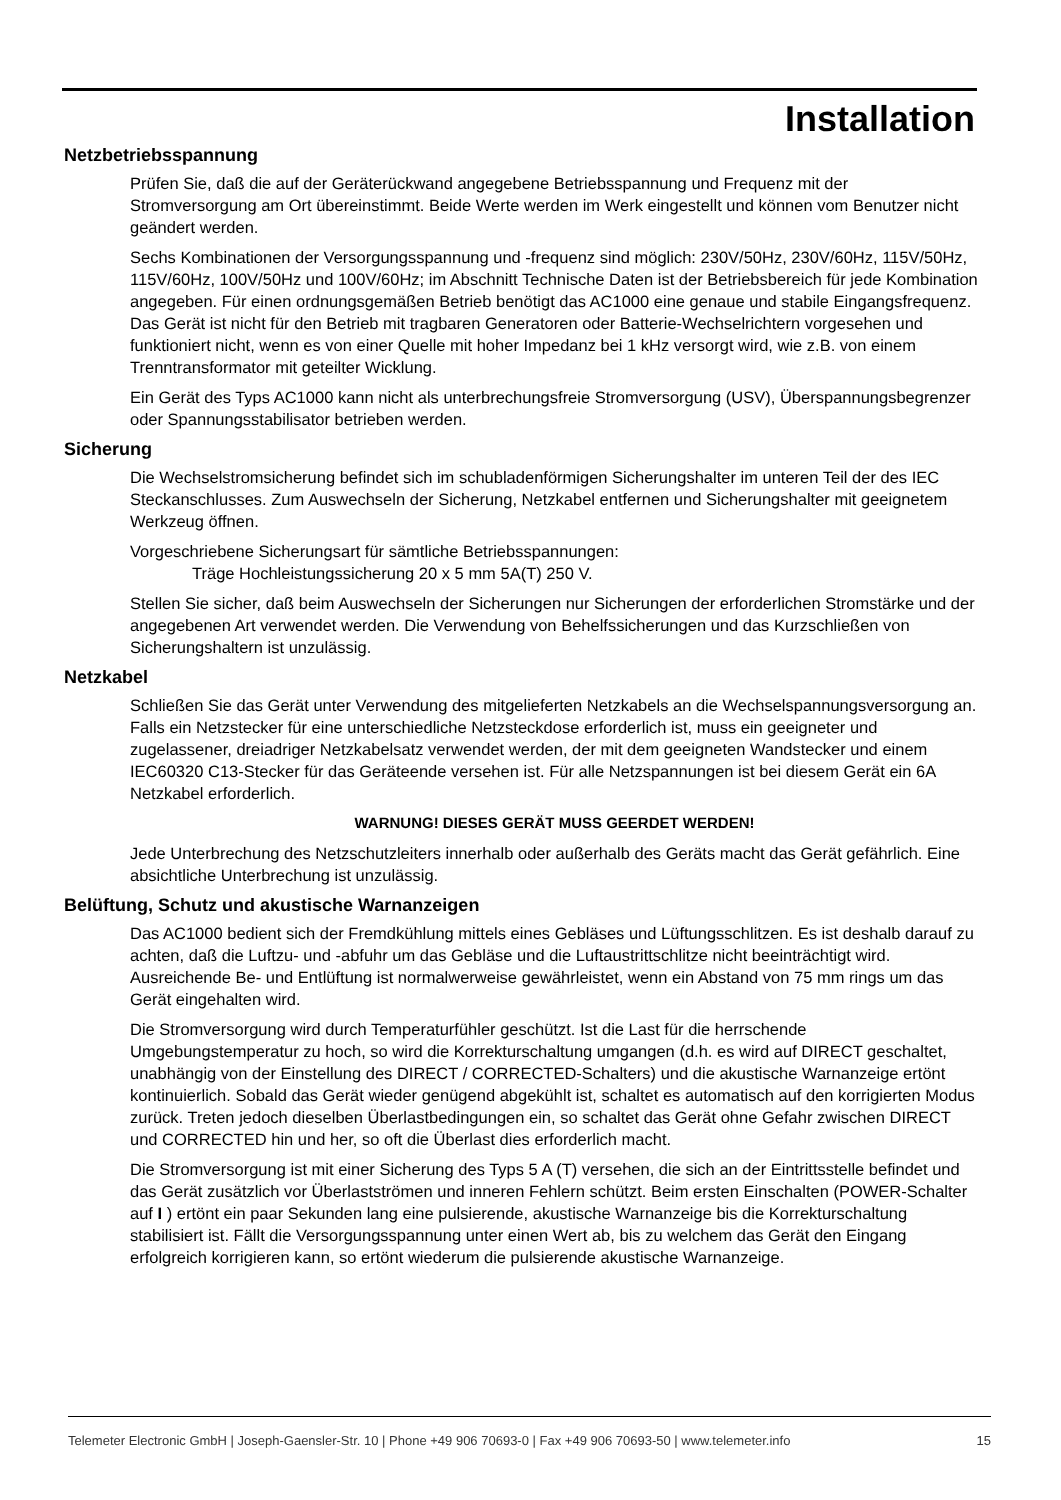Installation
Netzbetriebsspannung
Prüfen Sie, daß die auf der Geräterückwand angegebene Betriebsspannung und Frequenz mit der Stromversorgung am Ort übereinstimmt. Beide Werte werden im Werk eingestellt und können vom Benutzer nicht geändert werden.
Sechs Kombinationen der Versorgungsspannung und -frequenz sind möglich: 230V/50Hz, 230V/60Hz, 115V/50Hz, 115V/60Hz, 100V/50Hz und 100V/60Hz; im Abschnitt Technische Daten ist der Betriebsbereich für jede Kombination angegeben. Für einen ordnungsgemäßen Betrieb benötigt das AC1000 eine genaue und stabile Eingangsfrequenz.
Das Gerät ist nicht für den Betrieb mit tragbaren Generatoren oder Batterie-Wechselrichtern vorgesehen und funktioniert nicht, wenn es von einer Quelle mit hoher Impedanz bei 1 kHz versorgt wird, wie z.B. von einem Trenntransformator mit geteilter Wicklung.
Ein Gerät des Typs AC1000 kann nicht als unterbrechungsfreie Stromversorgung (USV), Überspannungsbegrenzer oder Spannungsstabilisator betrieben werden.
Sicherung
Die Wechselstromsicherung befindet sich im schubladenförmigen Sicherungshalter im unteren Teil der des IEC Steckanschlusses. Zum Auswechseln der Sicherung, Netzkabel entfernen und Sicherungshalter mit geeignetem Werkzeug öffnen.
Vorgeschriebene Sicherungsart für sämtliche Betriebsspannungen:
Träge Hochleistungssicherung 20 x 5 mm 5A(T) 250 V.
Stellen Sie sicher, daß beim Auswechseln der Sicherungen nur Sicherungen der erforderlichen Stromstärke und der angegebenen Art verwendet werden. Die Verwendung von Behelfssicherungen und das Kurzschließen von Sicherungshaltern ist unzulässig.
Netzkabel
Schließen Sie das Gerät unter Verwendung des mitgelieferten Netzkabels an die Wechselspannungsversorgung an. Falls ein Netzstecker für eine unterschiedliche Netzsteckdose erforderlich ist, muss ein geeigneter und zugelassener, dreiadriger Netzkabelsatz verwendet werden, der mit dem geeigneten Wandstecker und einem IEC60320 C13-Stecker für das Geräteende versehen ist. Für alle Netzspannungen ist bei diesem Gerät ein 6A Netzkabel erforderlich.
WARNUNG! DIESES GERÄT MUSS GEERDET WERDEN!
Jede Unterbrechung des Netzschutzleiters innerhalb oder außerhalb des Geräts macht das Gerät gefährlich. Eine absichtliche Unterbrechung ist unzulässig.
Belüftung, Schutz und akustische Warnanzeigen
Das AC1000 bedient sich der Fremdkühlung mittels eines Gebläses und Lüftungsschlitzen. Es ist deshalb darauf zu achten, daß die Luftzu- und -abfuhr um das Gebläse und die Luftaustrittschlitze nicht beeinträchtigt wird. Ausreichende Be- und Entlüftung ist normalwerweise gewährleistet, wenn ein Abstand von 75 mm rings um das Gerät eingehalten wird.
Die Stromversorgung wird durch Temperaturfühler geschützt. Ist die Last für die herrschende Umgebungstemperatur zu hoch, so wird die Korrekturschaltung umgangen (d.h. es wird auf DIRECT geschaltet, unabhängig von der Einstellung des DIRECT / CORRECTED-Schalters) und die akustische Warnanzeige ertönt kontinuierlich. Sobald das Gerät wieder genügend abgekühlt ist, schaltet es automatisch auf den korrigierten Modus zurück. Treten jedoch dieselben Überlastbedingungen ein, so schaltet das Gerät ohne Gefahr zwischen DIRECT und CORRECTED hin und her, so oft die Überlast dies erforderlich macht.
Die Stromversorgung ist mit einer Sicherung des Typs 5 A (T) versehen, die sich an der Eintrittsstelle befindet und das Gerät zusätzlich vor Überlastströmen und inneren Fehlern schützt. Beim ersten Einschalten (POWER-Schalter auf I ) ertönt ein paar Sekunden lang eine pulsierende, akustische Warnanzeige bis die Korrekturschaltung stabilisiert ist. Fällt die Versorgungsspannung unter einen Wert ab, bis zu welchem das Gerät den Eingang erfolgreich korrigieren kann, so ertönt wiederum die pulsierende akustische Warnanzeige.
Telemeter Electronic GmbH | Joseph-Gaensler-Str. 10 | Phone +49 906 70693-0 | Fax +49 906 70693-50 | www.telemeter.info 15